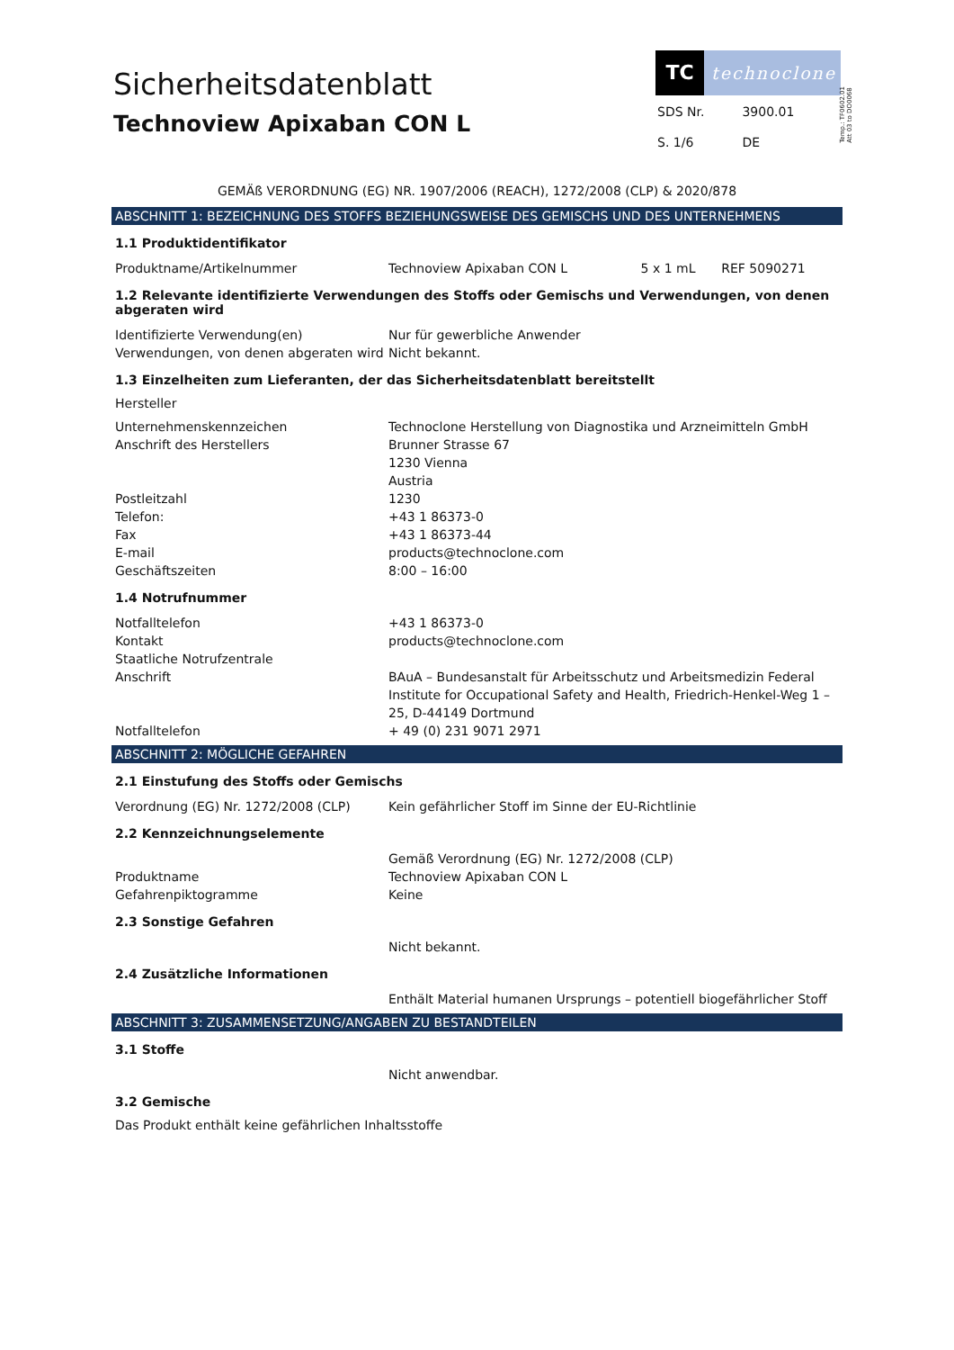Temp.: TF0602.01
Att 03 to DO0068
Sicherheitsdatenblatt
Technoview Apixaban CON L
TC
technoclone
| SDS Nr. | 3900.01 |
| S. 1/6 | DE |
GEMÄß VERORDNUNG (EG) NR. 1907/2006 (REACH), 1272/2008 (CLP) & 2020/878
ABSCHNITT 1: BEZEICHNUNG DES STOFFS BEZIEHUNGSWEISE DES GEMISCHS UND DES UNTERNEHMENS
1.1 Produktidentifikator
| Produktname/Artikelnummer | Technoview Apixaban CON L | 5 x 1 mL | REF 5090271 |
1.2 Relevante identifizierte Verwendungen des Stoffs oder Gemischs und Verwendungen, von denen abgeraten wird
| Identifizierte Verwendung(en) | Nur für gewerbliche Anwender |
| Verwendungen, von denen abgeraten wird | Nicht bekannt. |
1.3 Einzelheiten zum Lieferanten, der das Sicherheitsdatenblatt bereitstellt
Hersteller
| Unternehmenskennzeichen | Technoclone Herstellung von Diagnostika und Arzneimitteln GmbH |
| Anschrift des Herstellers | Brunner Strasse 67 1230 Vienna Austria |
| Postleitzahl | 1230 |
| Telefon: | +43 1 86373-0 |
| Fax | +43 1 86373-44 |
| E-mail | products@technoclone.com |
| Geschäftszeiten | 8:00 – 16:00 |
1.4 Notrufnummer
| Notfalltelefon | +43 1 86373-0 |
| Kontakt | products@technoclone.com |
| Staatliche Notrufzentrale | |
| Anschrift | BAuA – Bundesanstalt für Arbeitsschutz und Arbeitsmedizin Federal Institute for Occupational Safety and Health, Friedrich-Henkel-Weg 1 – 25, D-44149 Dortmund |
| Notfalltelefon | + 49 (0) 231 9071 2971 |
ABSCHNITT 2: MÖGLICHE GEFAHREN
2.1 Einstufung des Stoffs oder Gemischs
| Verordnung (EG) Nr. 1272/2008 (CLP) | Kein gefährlicher Stoff im Sinne der EU-Richtlinie |
2.2 Kennzeichnungselemente
| | Gemäß Verordnung (EG) Nr. 1272/2008 (CLP) |
| Produktname | Technoview Apixaban CON L |
| Gefahrenpiktogramme | Keine |
2.3 Sonstige Gefahren
| | Nicht bekannt. |
2.4 Zusätzliche Informationen
| | Enthält Material humanen Ursprungs – potentiell biogefährlicher Stoff |
ABSCHNITT 3: ZUSAMMENSETZUNG/ANGABEN ZU BESTANDTEILEN
3.1 Stoffe
| | Nicht anwendbar. |
3.2 Gemische
Das Produkt enthält keine gefährlichen Inhaltsstoffe